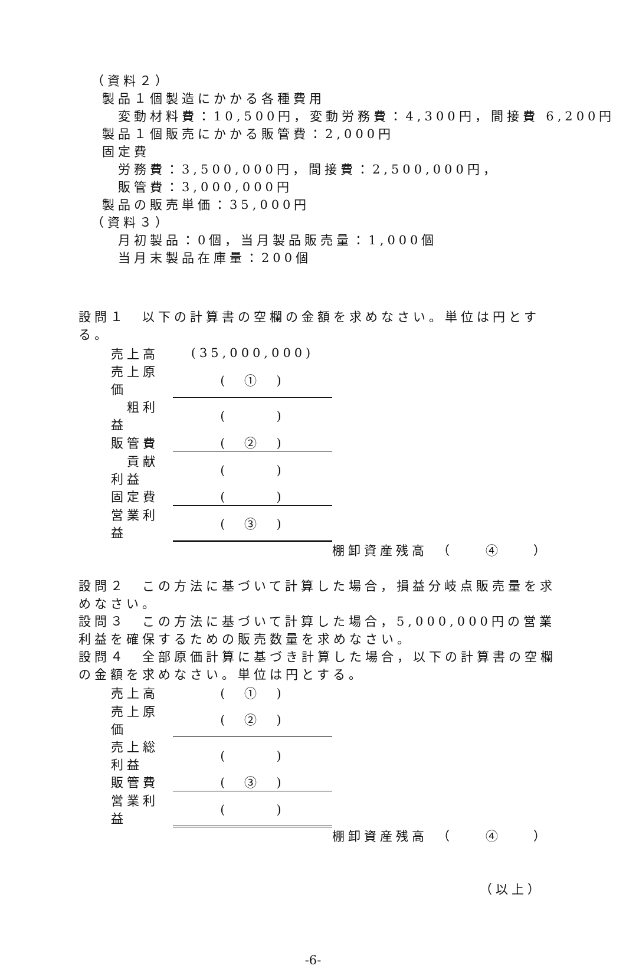（資料２）
製品１個製造にかかる各種費用
変動材料費：10,500円，変動労務費：4,300円，間接費 6,200円
製品１個販売にかかる販管費：2,000円
固定費
労務費：3,500,000円，間接費：2,500,000円，
販管費：3,000,000円
製品の販売単価：35,000円
（資料３）
月初製品：0個，当月製品販売量：1,000個
当月末製品在庫量：200個
設問１　以下の計算書の空欄の金額を求めなさい。単位は円とする。
| 売上高 | (35,000,000) |
| 売上原価 | ( ① ) |
| 粗利益 | ( ) |
| 販管費 | ( ② ) |
| 貢献利益 | ( ) |
| 固定費 | ( ) |
| 営業利益 | ( ③ ) |
棚卸資産残高　（　　④　　）
設問２　この方法に基づいて計算した場合，損益分岐点販売量を求めなさい。
設問３　この方法に基づいて計算した場合，5,000,000円の営業利益を確保するための販売数量を求めなさい。
設問４　全部原価計算に基づき計算した場合，以下の計算書の空欄の金額を求めなさい。単位は円とする。
| 売上高 | ( ① ) |
| 売上原価 | ( ② ) |
| 売上総利益 | ( ) |
| 販管費 | ( ③ ) |
| 営業利益 | ( ) |
棚卸資産残高　（　　④　　）
（以上）
-6-